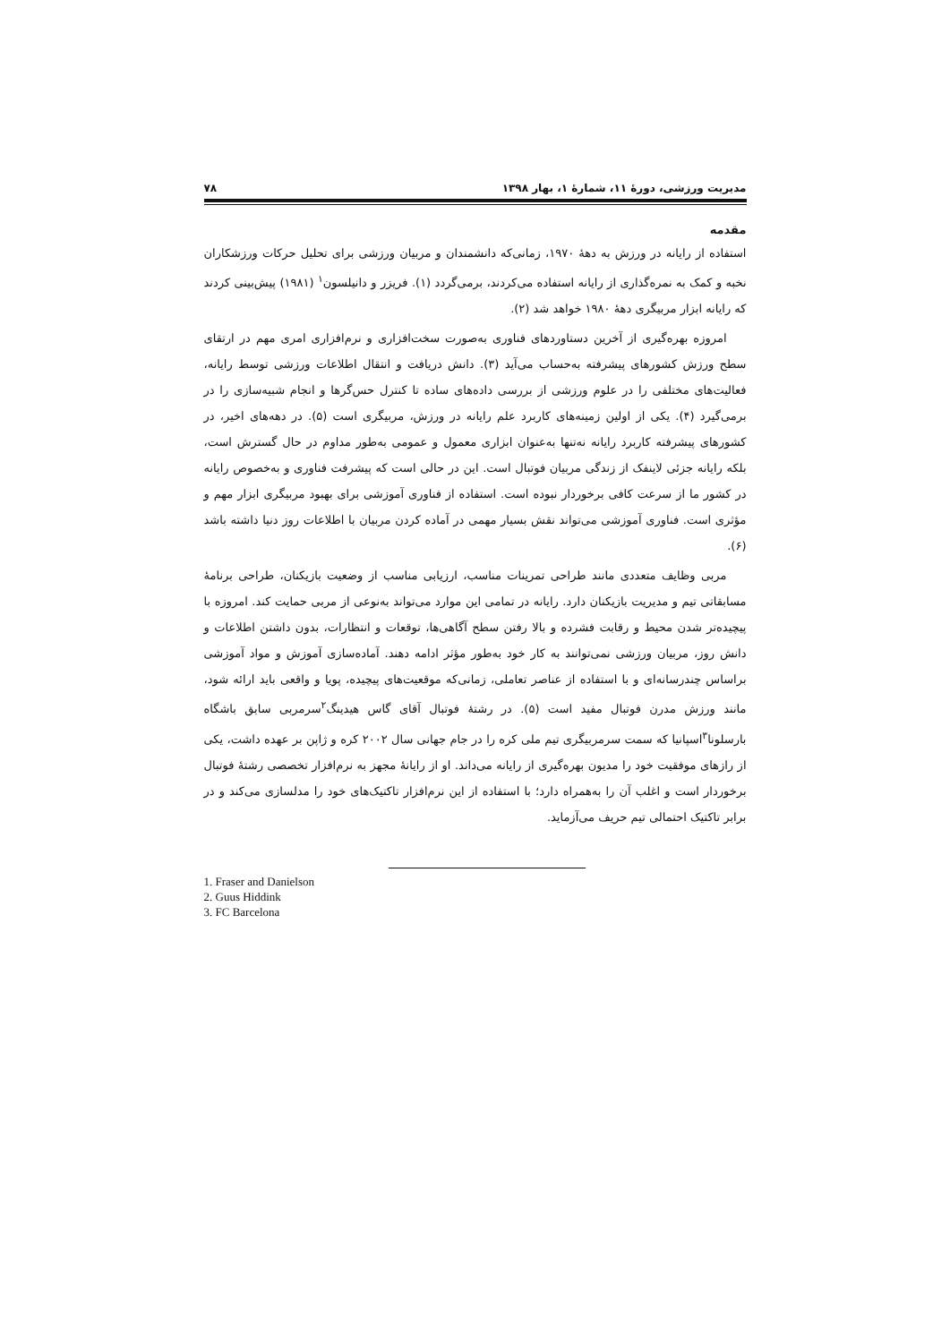مدیریت ورزشی، دورهٔ ۱۱، شمارهٔ ۱، بهار ۱۳۹۸ ۷۸
مقدمه
استفاده از رایانه در ورزش به دهۀ ۱۹۷۰، زمانی‌که دانشمندان و مربیان ورزشی برای تحلیل حرکات ورزشکاران نخبه و کمک به نمره‌گذاری از رایانه استفاده می‌کردند، برمی‌گردد (۱). فریزر و دانیلسون<sup>۱</sup> (۱۹۸۱) پیش‌بینی کردند که رایانه ابزار مربیگری دهۀ ۱۹۸۰ خواهد شد (۲).
امروزه بهره‌گیری از آخرین دستاوردهای فناوری به‌صورت سخت‌افزاری و نرم‌افزاری امری مهم در ارتقای سطح ورزش کشورهای پیشرفته به‌حساب می‌آید (۳). دانش دریافت و انتقال اطلاعات ورزشی توسط رایانه، فعالیت‌های مختلفی را در علوم ورزشی از بررسی داده‌های ساده تا کنترل حس‌گرها و انجام شبیه‌سازی را در برمی‌گیرد (۴). یکی از اولین زمینه‌های کاربرد علم رایانه در ورزش، مربیگری است (۵). در دهه‌های اخیر، در کشورهای پیشرفته کاربرد رایانه نه‌تنها به‌عنوان ابزاری معمول و عمومی به‌طور مداوم در حال گسترش است، بلکه رایانه جزئی لاینفک از زندگی مربیان فوتبال است. این در حالی است که پیشرفت فناوری و به‌خصوص رایانه در کشور ما از سرعت کافی برخوردار نبوده است. استفاده از فناوری آموزشی برای بهبود مربیگری ابزار مهم و مؤثری است. فناوری آموزشی می‌تواند نقش بسیار مهمی در آماده کردن مربیان با اطلاعات روز دنیا داشته باشد (۶).
مربی وظایف متعددی مانند طراحی تمرینات مناسب، ارزیابی مناسب از وضعیت بازیکنان، طراحی برنامۀ مسابقاتی تیم و مدیریت بازیکنان دارد. رایانه در تمامی این موارد می‌تواند به‌نوعی از مربی حمایت کند. امروزه با پیچیده‌تر شدن محیط و رقابت فشرده و بالا رفتن سطح آگاهی‌ها، توقعات و انتظارات، بدون داشتن اطلاعات و دانش روز، مربیان ورزشی نمی‌توانند به کار خود به‌طور مؤثر ادامه دهند. آماده‌سازی آموزش و مواد آموزشی براساس چندرسانه‌ای و با استفاده از عناصر تعاملی، زمانی‌که موقعیت‌های پیچیده، پویا و واقعی باید ارائه شود، مانند ورزش مدرن فوتبال مفید است (۵). در رشتۀ فوتبال آقای گاس هیدینگ<sup>۲</sup>سرمربی سابق باشگاه بارسلونا<sup>۳</sup>اسپانیا که سمت سرمربیگری تیم ملی کره را در جام جهانی سال ۲۰۰۲ کره و ژاپن بر عهده داشت، یکی از رازهای موفقیت خود را مدیون بهره‌گیری از رایانه می‌داند. او از رایانۀ مجهز به نرم‌افزار تخصصی رشتۀ فوتبال برخوردار است و اغلب آن را به‌همراه دارد؛ با استفاده از این نرم‌افزار تاکتیک‌های خود را مدلسازی می‌کند و در برابر تاکتیک احتمالی تیم حریف می‌آزماید.
1. Fraser and Danielson
2. Guus Hiddink
3. FC Barcelona